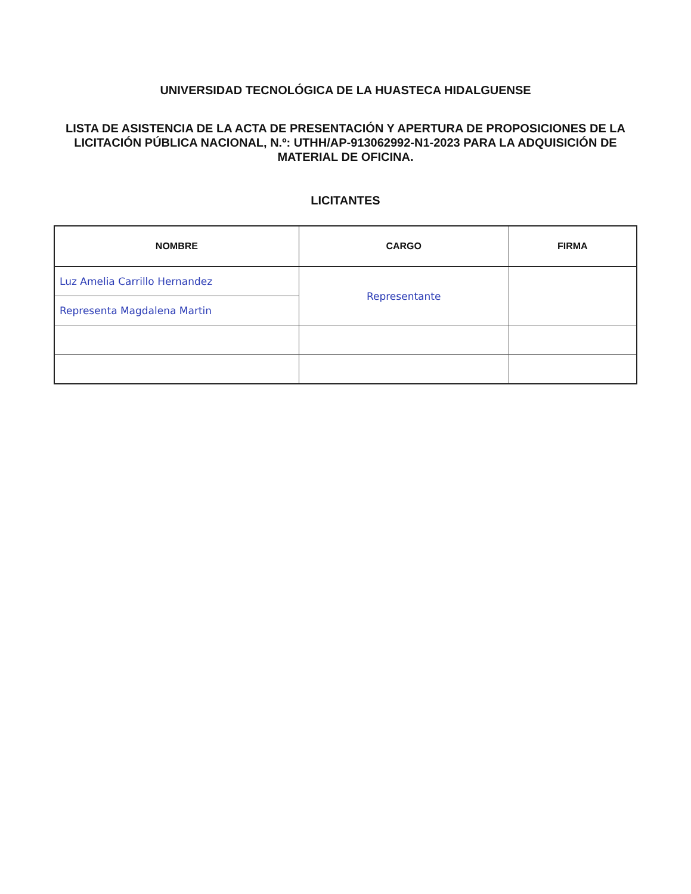UNIVERSIDAD TECNOLÓGICA DE LA HUASTECA HIDALGUENSE
LISTA DE ASISTENCIA DE LA ACTA DE PRESENTACIÓN Y APERTURA DE PROPOSICIONES DE LA
LICITACIÓN PÚBLICA NACIONAL, N.º: UTHH/AP-913062992-N1-2023 PARA LA ADQUISICIÓN DE MATERIAL DE OFICINA.
LICITANTES
| NOMBRE | CARGO | FIRMA |
| --- | --- | --- |
| Luz Amelia Carrillo Hernandez | Representante | |
| Representa Magdalena Martin | | |